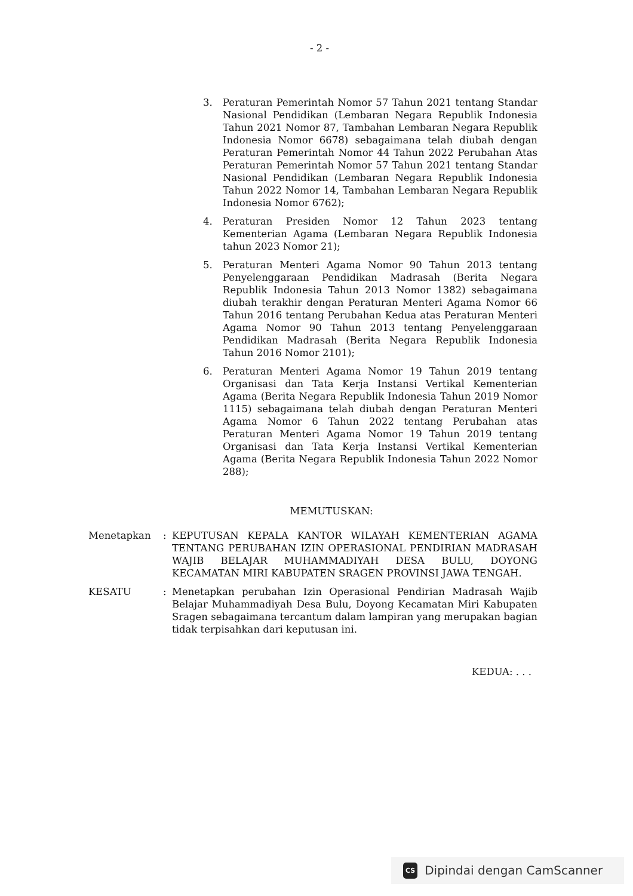- 2 -
3. Peraturan Pemerintah Nomor 57 Tahun 2021 tentang Standar Nasional Pendidikan (Lembaran Negara Republik Indonesia Tahun 2021 Nomor 87, Tambahan Lembaran Negara Republik Indonesia Nomor 6678) sebagaimana telah diubah dengan Peraturan Pemerintah Nomor 44 Tahun 2022 Perubahan Atas Peraturan Pemerintah Nomor 57 Tahun 2021 tentang Standar Nasional Pendidikan (Lembaran Negara Republik Indonesia Tahun 2022 Nomor 14, Tambahan Lembaran Negara Republik Indonesia Nomor 6762);
4. Peraturan Presiden Nomor 12 Tahun 2023 tentang Kementerian Agama (Lembaran Negara Republik Indonesia tahun 2023 Nomor 21);
5. Peraturan Menteri Agama Nomor 90 Tahun 2013 tentang Penyelenggaraan Pendidikan Madrasah (Berita Negara Republik Indonesia Tahun 2013 Nomor 1382) sebagaimana diubah terakhir dengan Peraturan Menteri Agama Nomor 66 Tahun 2016 tentang Perubahan Kedua atas Peraturan Menteri Agama Nomor 90 Tahun 2013 tentang Penyelenggaraan Pendidikan Madrasah (Berita Negara Republik Indonesia Tahun 2016 Nomor 2101);
6. Peraturan Menteri Agama Nomor 19 Tahun 2019 tentang Organisasi dan Tata Kerja Instansi Vertikal Kementerian Agama (Berita Negara Republik Indonesia Tahun 2019 Nomor 1115) sebagaimana telah diubah dengan Peraturan Menteri Agama Nomor 6 Tahun 2022 tentang Perubahan atas Peraturan Menteri Agama Nomor 19 Tahun 2019 tentang Organisasi dan Tata Kerja Instansi Vertikal Kementerian Agama (Berita Negara Republik Indonesia Tahun 2022 Nomor 288);
MEMUTUSKAN:
Menetapkan : KEPUTUSAN KEPALA KANTOR WILAYAH KEMENTERIAN AGAMA TENTANG PERUBAHAN IZIN OPERASIONAL PENDIRIAN MADRASAH WAJIB BELAJAR MUHAMMADIYAH DESA BULU, DOYONG KECAMATAN MIRI KABUPATEN SRAGEN PROVINSI JAWA TENGAH.
KESATU : Menetapkan perubahan Izin Operasional Pendirian Madrasah Wajib Belajar Muhammadiyah Desa Bulu, Doyong Kecamatan Miri Kabupaten Sragen sebagaimana tercantum dalam lampiran yang merupakan bagian tidak terpisahkan dari keputusan ini.
KEDUA: . . .
CS Dipindai dengan CamScanner